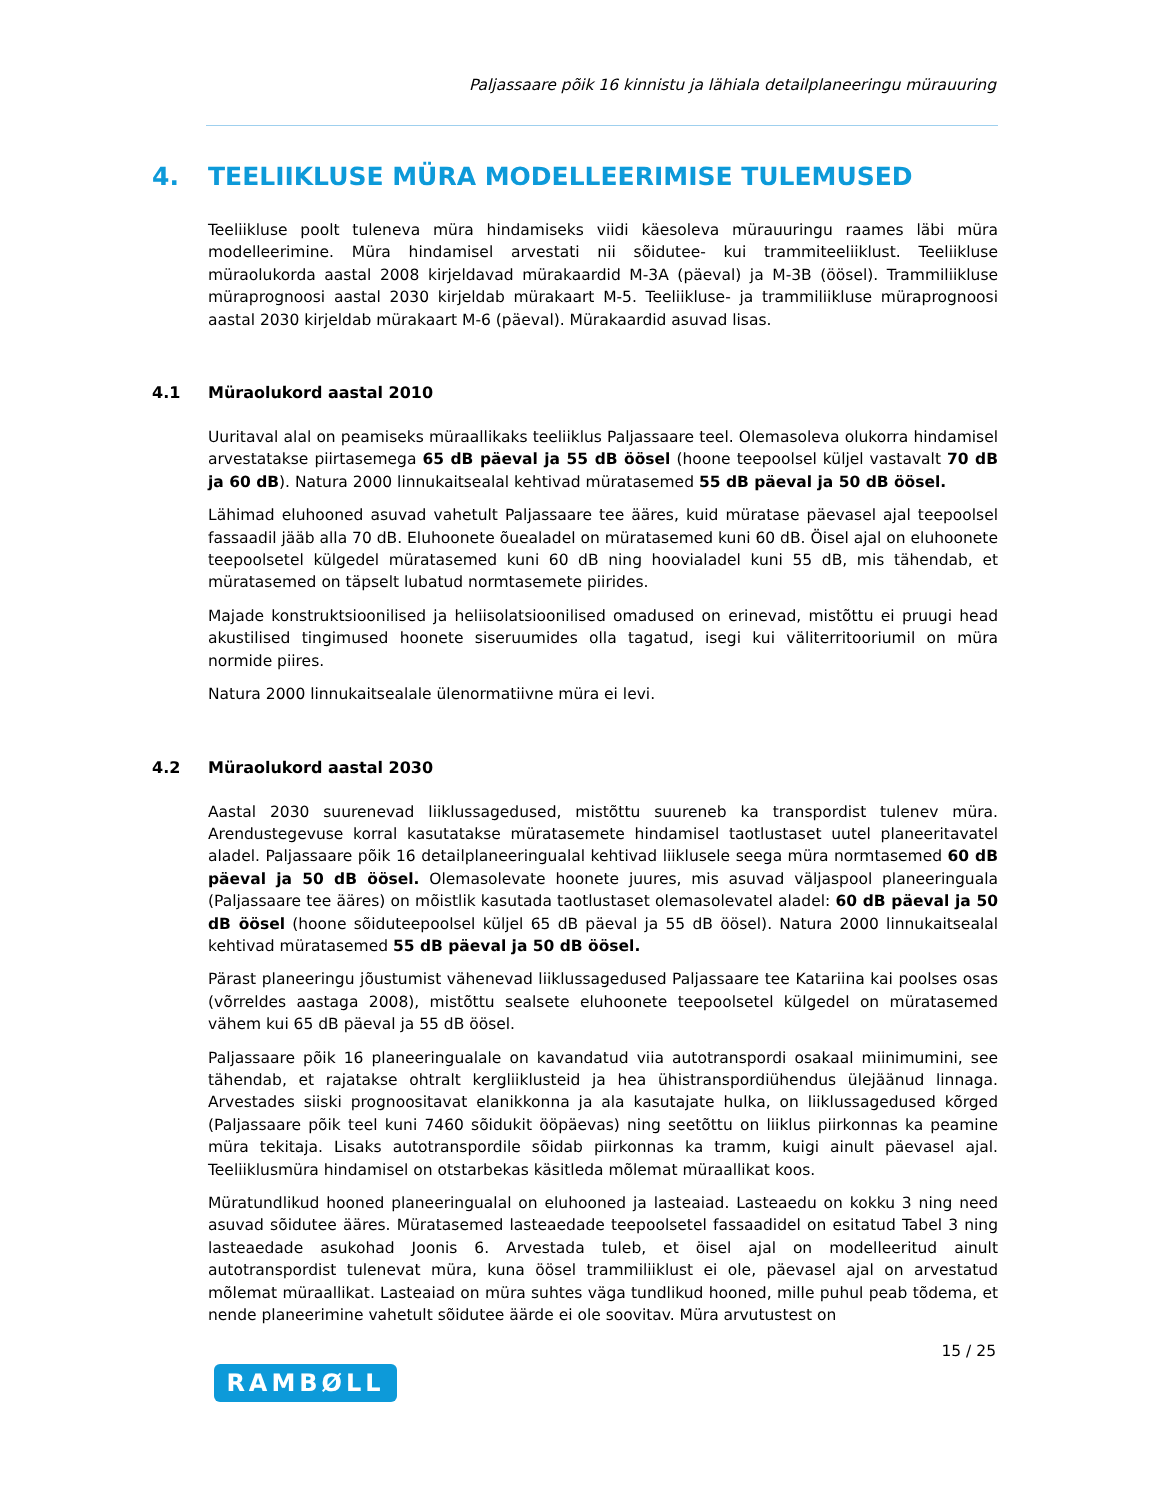Paljassaare põik 16 kinnistu ja lähiala detailplaneeringu mürauuring
4. TEELIIKLUSE MÜRA MODELLEERIMISE TULEMUSED
Teeliikluse poolt tuleneva müra hindamiseks viidi käesoleva mürauuringu raames läbi müra modelleerimine. Müra hindamisel arvestati nii sõidutee- kui trammiteeliiklust. Teeliikluse müraolukorda aastal 2008 kirjeldavad mürakaardid M-3A (päeval) ja M-3B (öösel). Trammiliikluse müraprognoosi aastal 2030 kirjeldab mürakaart M-5. Teeliikluse- ja trammiliikluse müraprognoosi aastal 2030 kirjeldab mürakaart M-6 (päeval). Mürakaardid asuvad lisas.
4.1 Müraolukord aastal 2010
Uuritaval alal on peamiseks müraallikaks teeliiklus Paljassaare teel. Olemasoleva olukorra hindamisel arvestatakse piirtasemega 65 dB päeval ja 55 dB öösel (hoone teepoolsel küljel vastavalt 70 dB ja 60 dB). Natura 2000 linnukaitsealal kehtivad müratasemed 55 dB päeval ja 50 dB öösel.
Lähimad eluhooned asuvad vahetult Paljassaare tee ääres, kuid müratase päevasel ajal teepoolsel fassaadil jääb alla 70 dB. Eluhoonete õuealadel on müratasemed kuni 60 dB. Öisel ajal on eluhoonete teepoolsetel külgedel müratasemed kuni 60 dB ning hoovialadel kuni 55 dB, mis tähendab, et müratasemed on täpselt lubatud normtasemete piirides.
Majade konstruktsioonilised ja heliisolatsioonilised omadused on erinevad, mistõttu ei pruugi head akustilised tingimused hoonete siseruumides olla tagatud, isegi kui väliterritooriumil on müra normide piires.
Natura 2000 linnukaitsealale ülenormatiivne müra ei levi.
4.2 Müraolukord aastal 2030
Aastal 2030 suurenevad liiklussagedused, mistõttu suureneb ka transpordist tulenev müra. Arendustegevuse korral kasutatakse müratasemete hindamisel taotlustaset uutel planeeritavatel aladel. Paljassaare põik 16 detailplaneeringualal kehtivad liiklusele seega müra normtasemed 60 dB päeval ja 50 dB öösel. Olemasolevate hoonete juures, mis asuvad väljaspool planeeringuala (Paljassaare tee ääres) on mõistlik kasutada taotlustaset olemasolevatel aladel: 60 dB päeval ja 50 dB öösel (hoone sõiduteepoolsel küljel 65 dB päeval ja 55 dB öösel). Natura 2000 linnukaitsealal kehtivad müratasemed 55 dB päeval ja 50 dB öösel.
Pärast planeeringu jõustumist vähenevad liiklussagedused Paljassaare tee Katariina kai poolses osas (võrreldes aastaga 2008), mistõttu sealsete eluhoonete teepoolsetel külgedel on müratasemed vähem kui 65 dB päeval ja 55 dB öösel.
Paljassaare põik 16 planeeringualale on kavandatud viia autotranspordi osakaal miinimumini, see tähendab, et rajatakse ohtralt kergliiklusteid ja hea ühistranspordiühendus ülejäänud linnaga. Arvestades siiski prognoositavat elanikkonna ja ala kasutajate hulka, on liiklussagedused kõrged (Paljassaare põik teel kuni 7460 sõidukit ööpäevas) ning seetõttu on liiklus piirkonnas ka peamine müra tekitaja. Lisaks autotranspordile sõidab piirkonnas ka tramm, kuigi ainult päevasel ajal. Teeliiklusmüra hindamisel on otstarbekas käsitleda mõlemat müraallikat koos.
Müratundlikud hooned planeeringualal on eluhooned ja lasteaiad. Lasteaedu on kokku 3 ning need asuvad sõidutee ääres. Müratasemed lasteaedade teepoolsetel fassaadidel on esitatud Tabel 3 ning lasteaedade asukohad Joonis 6. Arvestada tuleb, et öisel ajal on modelleeritud ainult autotranspordist tulenevat müra, kuna öösel trammiliiklust ei ole, päevasel ajal on arvestatud mõlemat müraallikat. Lasteaiad on müra suhtes väga tundlikud hooned, mille puhul peab tõdema, et nende planeerimine vahetult sõidutee äärde ei ole soovitav. Müra arvutustest on
15 / 25
RAMBØLL